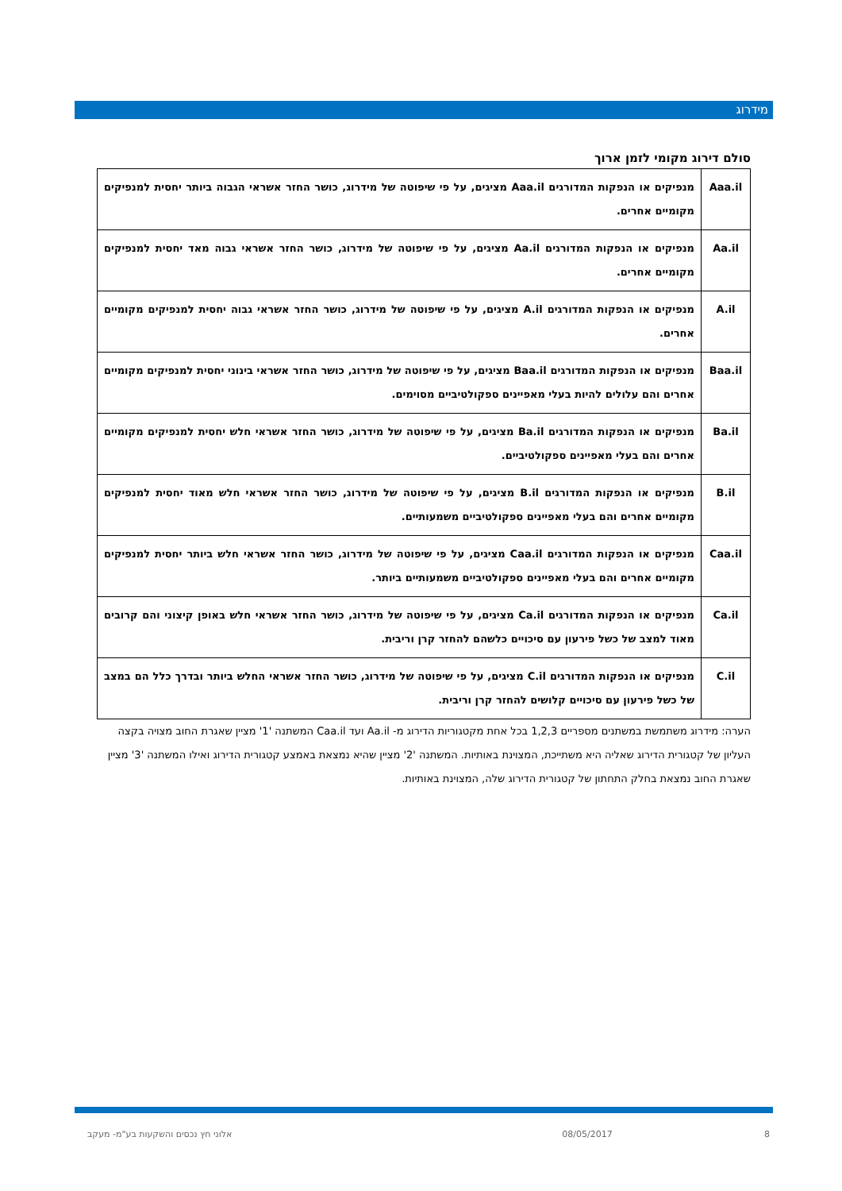מידרוג
סולם דירוג מקומי לזמן ארוך
| Aaa.il | מנפיקים או הנפקות המדורגים Aaa.il מציגים, על פי שיפוטה של מידרוג, כושר החזר אשראי הגבוה ביותר יחסית למנפיקים מקומיים אחרים. |
| Aa.il | מנפיקים או הנפקות המדורגים Aa.il מציגים, על פי שיפוטה של מידרוג, כושר החזר אשראי גבוה מאד יחסית למנפיקים מקומיים אחרים. |
| A.il | מנפיקים או הנפקות המדורגים A.il מציגים, על פי שיפוטה של מידרוג, כושר החזר אשראי גבוה יחסית למנפיקים מקומיים אחרים. |
| Baa.il | מנפיקים או הנפקות המדורגים Baa.il מציגים, על פי שיפוטה של מידרוג, כושר החזר אשראי בינוני יחסית למנפיקים מקומיים אחרים והם עלולים להיות בעלי מאפיינים ספקולטיביים מסוימים. |
| Ba.il | מנפיקים או הנפקות המדורגים Ba.il מציגים, על פי שיפוטה של מידרוג, כושר החזר אשראי חלש יחסית למנפיקים מקומיים אחרים והם בעלי מאפיינים ספקולטיביים. |
| B.il | מנפיקים או הנפקות המדורגים B.il מציגים, על פי שיפוטה של מידרוג, כושר החזר אשראי חלש מאוד יחסית למנפיקים מקומיים אחרים והם בעלי מאפיינים ספקולטיביים משמעותיים. |
| Caa.il | מנפיקים או הנפקות המדורגים Caa.il מציגים, על פי שיפוטה של מידרוג, כושר החזר אשראי חלש ביותר יחסית למנפיקים מקומיים אחרים והם בעלי מאפיינים ספקולטיביים משמעותיים ביותר. |
| Ca.il | מנפיקים או הנפקות המדורגים Ca.il מציגים, על פי שיפוטה של מידרוג, כושר החזר אשראי חלש באופן קיצוני והם קרובים מאוד למצב של כשל פירעון עם סיכויים כלשהם להחזר קרן וריבית. |
| C.il | מנפיקים או הנפקות המדורגים C.il מציגים, על פי שיפוטה של מידרוג, כושר החזר אשראי החלש ביותר ובדרך כלל הם במצב של כשל פירעון עם סיכויים קלושים להחזר קרן וריבית. |
הערה: מידרוג משתמשת במשתנים מספריים 1,2,3 בכל אחת מקטגוריות הדירוג מ- Aa.il ועד Caa.il המשתנה '1' מציין שאגרת החוב מצויה בקצה העליון של קטגורית הדירוג שאליה היא משתייכת, המצוינת באותיות. המשתנה '2' מציין שהיא נמצאת באמצע קטגורית הדירוג ואילו המשתנה '3' מציין שאגרת החוב נמצאת בחלק התחתון של קטגורית הדירוג שלה, המצוינת באותיות.
8 08/05/2017 אלוני חץ נכסים והשקעות בע"מ- מעקב